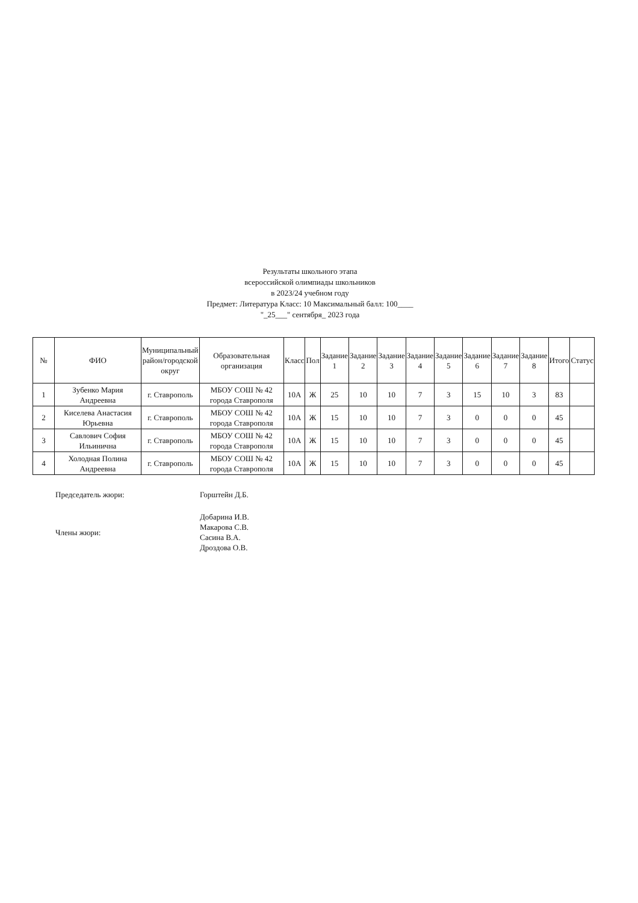Результаты школьного этапа
всероссийской олимпиады школьников
в 2023/24 учебном году
Предмет: Литература Класс: 10 Максимальный балл: 100____
"_25___" сентября_ 2023 года
| № | ФИО | Муниципальный район/городской округ | Образовательная организация | Класс | Пол | Задание 1 | Задание 2 | Задание 3 | Задание 4 | Задание 5 | Задание 6 | Задание 7 | Задание 8 | Итого | Статус |
| --- | --- | --- | --- | --- | --- | --- | --- | --- | --- | --- | --- | --- | --- | --- | --- |
| 1 | Зубенко Мария Андреевна | г. Ставрополь | МБОУ СОШ № 42 города Ставрополя | 10А | Ж | 25 | 10 | 10 | 7 | 3 | 15 | 10 | 3 | 83 | |
| 2 | Киселева Анастасия Юрьевна | г. Ставрополь | МБОУ СОШ № 42 города Ставрополя | 10А | Ж | 15 | 10 | 10 | 7 | 3 | 0 | 0 | 0 | 45 | |
| 3 | Савлович София Ильинична | г. Ставрополь | МБОУ СОШ № 42 города Ставрополя | 10А | Ж | 15 | 10 | 10 | 7 | 3 | 0 | 0 | 0 | 45 | |
| 4 | Холодная Полина Андреевна | г. Ставрополь | МБОУ СОШ № 42 города Ставрополя | 10А | Ж | 15 | 10 | 10 | 7 | 3 | 0 | 0 | 0 | 45 | |
| Председатель жюри: | Горштейн Д.Б. |
| Члены жюри: | Добарина И.В. Макарова С.В. Сасина В.А. Дроздова О.В. |